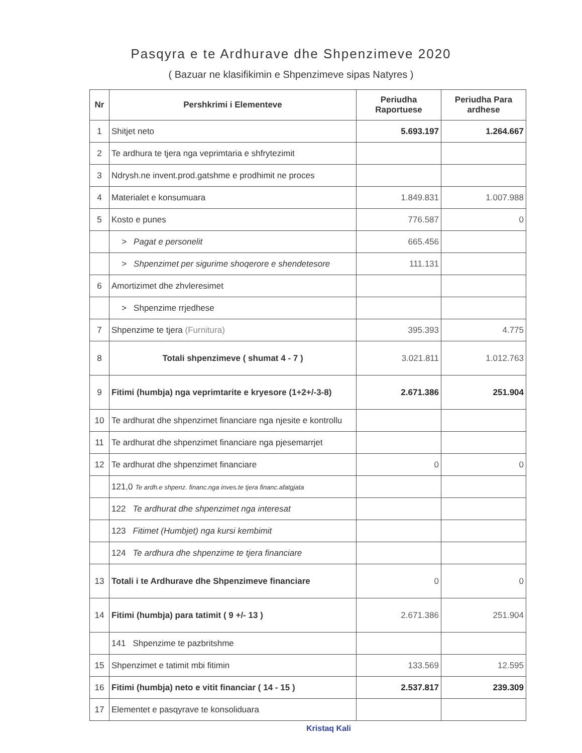Pasqyra e te Ardhurave dhe Shpenzimeve 2020
( Bazuar ne klasifikimin e Shpenzimeve sipas Natyres )
| Nr | Pershkrimi i Elementeve | Periudha Raportuese | Periudha Para ardhese |
| --- | --- | --- | --- |
| 1 | Shitjet neto | 5.693.197 | 1.264.667 |
| 2 | Te ardhura te tjera nga veprimtaria e shfrytezimit | | |
| 3 | Ndrysh.ne invent.prod.gatshme e prodhimit ne proces | | |
| 4 | Materialet e konsumuara | 1.849.831 | 1.007.988 |
| 5 | Kosto e punes | 776.587 | 0 |
| | > Pagat e personelit | 665.456 | |
| | > Shpenzimet per sigurime shoqerore e shendetesore | 111.131 | |
| 6 | Amortizimet dhe zhvleresimet | | |
| | > Shpenzime rrjedhese | | |
| 7 | Shpenzime te tjera (Furnitura) | 395.393 | 4.775 |
| 8 | Totali shpenzimeve ( shumat 4 - 7 ) | 3.021.811 | 1.012.763 |
| 9 | Fitimi (humbja) nga veprimtarite e kryesore (1+2+/-3-8) | 2.671.386 | 251.904 |
| 10 | Te ardhurat dhe shpenzimet financiare nga njesite e kontrollu | | |
| 11 | Te ardhurat dhe shpenzimet financiare nga pjesemarrjet | | |
| 12 | Te ardhurat dhe shpenzimet financiare | 0 | 0 |
| | 121,0 Te ardh.e shpenz. financ.nga inves.te tjera financ.afatgjata | | |
| | 122 Te ardhurat dhe shpenzimet nga interesat | | |
| | 123 Fitimet (Humbjet) nga kursi kembimit | | |
| | 124 Te ardhura dhe shpenzime te tjera financiare | | |
| 13 | Totali i te Ardhurave dhe Shpenzimeve financiare | 0 | 0 |
| 14 | Fitimi (humbja) para tatimit ( 9 +/- 13 ) | 2.671.386 | 251.904 |
| | 141 Shpenzime te pazbritshme | | |
| 15 | Shpenzimet e tatimit mbi fitimin | 133.569 | 12.595 |
| 16 | Fitimi (humbja) neto e vitit financiar ( 14 - 15 ) | 2.537.817 | 239.309 |
| 17 | Elementet e pasqyrave te konsoliduara | | |
Kristaq Kali